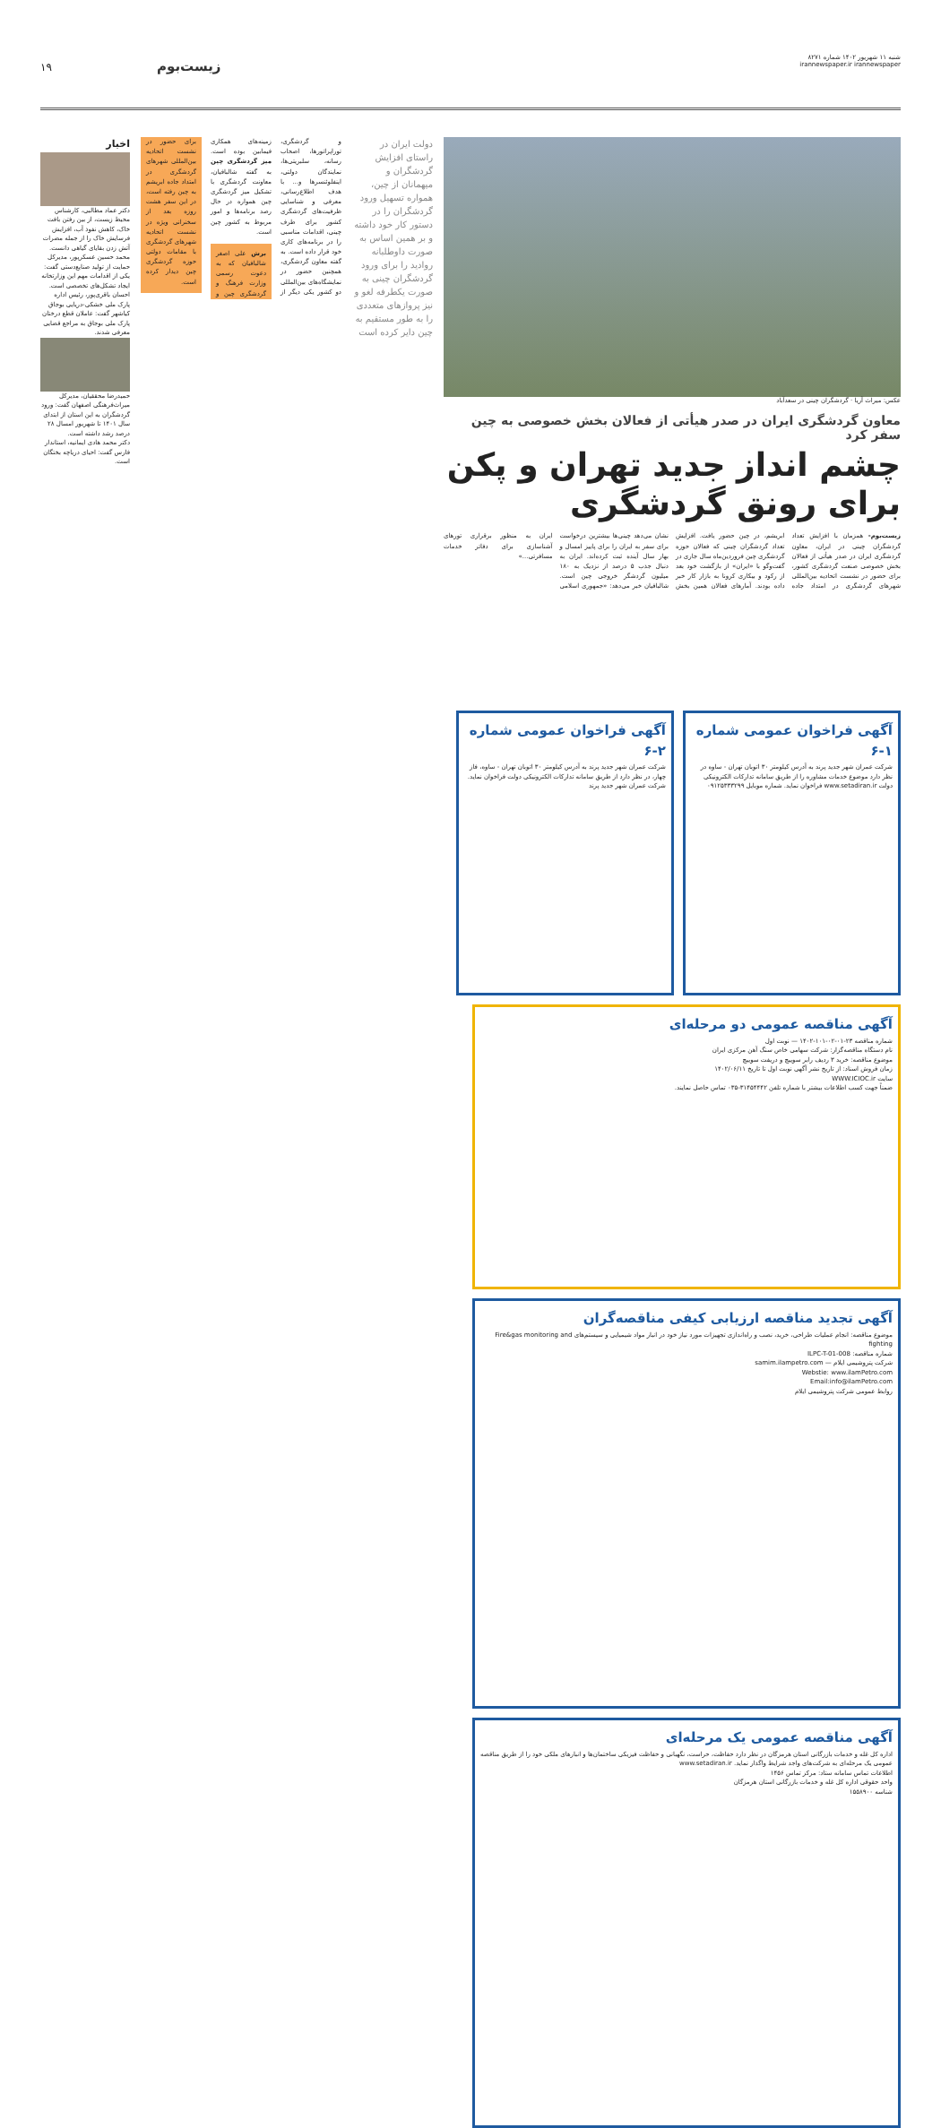شنبه ۱۱ شهریور ۱۴۰۲ شماره ۸۲۷۱
irannewspaper.ir irannewspaper
زیست‌بوم
۱۹
عکس: میراث آریا · گردشگران چینی در سعدآباد
معاون گردشگری ایران در صدر هیأتی از فعالان بخش خصوصی به چین سفر کرد
چشم انداز جدید تهران و پکن برای رونق گردشگری
زیست‌بوم- همزمان با افزایش تعداد گردشگران چینی در ایران، معاون گردشگری ایران در صدر هیأتی از فعالان بخش خصوصی صنعت گردشگری کشور، برای حضور در نشست اتحادیه بین‌المللی شهرهای گردشگری در امتداد جاده ابریشم، در چین حضور یافت. افزایش تعداد گردشگران چینی که فعالان حوزه گردشگری چین فروردین‌ماه سال جاری در گفت‌وگو با «ایران» از بازگشت خود بعد از رکود و بیکاری کرونا به بازار کار خبر داده بودند. آمارهای فعالان همین بخش نشان می‌دهد چینی‌ها بیشترین درخواست برای سفر به ایران را برای پاییز امسال و بهار سال آینده ثبت کرده‌اند. ایران به دنبال جذب ۵ درصد از نزدیک به ۱۸۰ میلیون گردشگر خروجی چین است. شالبافیان خبر می‌دهد: «جمهوری اسلامی ایران به منظور برقراری تورهای آشناسازی برای دفاتر خدمات مسافرتی...»
دولت ایران در راستای افزایش گردشگران و میهمانان از چین، همواره تسهیل ورود گردشگران را در دستور کار خود داشته و بر همین اساس به صورت داوطلبانه روادید را برای ورود گردشگران چینی به صورت یکطرفه لغو و نیز پروازهای متعددی را به طور مستقیم به چین دایر کرده است
و گردشگری، تورا‌پراتورها، اصحاب رسانه، سلبریتی‌ها، نمایندگان دولتی، اینفلوئنسرها و... با هدف اطلاع‌رسانی، معرفی و شناسایی ظرفیت‌های گردشگری کشور برای طرف چینی، اقدامات مناسبی را در برنامه‌های کاری خود قرار داده است. به گفته معاون گردشگری، همچنین حضور در نمایشگاه‌های بین‌المللی دو کشور یکی دیگر از زمینه‌های همکاری فیمابین بوده است. میز گردشگری چین به گفته شالبافیان، معاونت گردشگری با تشکیل میز گردشگری چین همواره در حال رصد برنامه‌ها و امور مربوط به کشور چین است.
برش علی اصغر شالبافیان که به دعوت رسمی وزارت فرهنگ و گردشگری چین و برای حضور در نشست اتحادیه بین‌المللی شهرهای گردشگری در امتداد جاده ابریشم به چین رفته است، در این سفر هشت روزه بعد از سخنرانی ویژه در نشست اتحادیه شهرهای گردشگری با مقامات دولتی حوزه گردشگری چین دیدار کرده است.
اخبار
دکتر عماد مطالبی، کارشناس محیط زیست، از بین رفتن بافت خاک، کاهش نفوذ آب، افزایش فرسایش خاک را از جمله مضرات آتش زدن بقایای گیاهی دانست.
محمد حسین عسکرپور، مدیرکل حمایت از تولید صنایع‌دستی گفت: یکی از اقدامات مهم این وزارتخانه ایجاد تشکل‌های تخصصی است.
احسان باقری‌پور، رئیس اداره پارک ملی خشکی-دریایی بوجاق کیاشهر گفت: عاملان قطع درختان پارک ملی بوجاق به مراجع قضایی معرفی شدند.
حمیدرضا محققیان، مدیرکل میراث‌فرهنگی اصفهان گفت: ورود گردشگران به این استان از ابتدای سال ۱۴۰۱ تا شهریور امسال ۲۸ درصد رشد داشته است.
دکتر محمد هادی ایمانیه، استاندار فارس گفت: احیای دریاچه بختگان است.
آگهی فراخوان عمومی شماره ۱-۶
شرکت عمران شهر جدید پرند به آدرس کیلومتر ۳۰ اتوبان تهران - ساوه در نظر دارد موضوع خدمات مشاوره را از طریق سامانه تدارکات الکترونیکی دولت www.setadiran.ir فراخوان نماید. شماره موبایل ۰۹۱۲۵۳۳۳۲۹۹
آگهی فراخوان عمومی شماره ۲-۶
شرکت عمران شهر جدید پرند به آدرس کیلومتر ۳۰ اتوبان تهران - ساوه، فاز چهار، در نظر دارد از طریق سامانه تدارکات الکترونیکی دولت فراخوان نماید. شرکت عمران شهر جدید پرند
آگهی مناقصه عمومی دو مرحله‌ای
شماره مناقصه ۲۳-۰۱-۰۲-۱۰۱-۱۴۰۲ — نوبت اول
نام دستگاه مناقصه‌گزار: شرکت سهامی خاص سنگ آهن مرکزی ایران
موضوع مناقصه: خرید ۳ ردیف رابر سوییچ و دریفت سوییچ
زمان فروش اسناد: از تاریخ نشر آگهی نوبت اول تا تاریخ ۱۴۰۲/۰۶/۱۱
سایت WWW.ICIOC.ir
ضمناً جهت کسب اطلاعات بیشتر با شماره تلفن ۳۱۴۵۴۴۴۲-۰۳۵ تماس حاصل نمایند.
آگهی تجدید مناقصه ارزیابی کیفی مناقصه‌گران
موضوع مناقصه: انجام عملیات طراحی، خرید، نصب و راه‌اندازی تجهیزات مورد نیاز خود در انبار مواد شیمیایی و سیستم‌های Fire&gas monitoring and fighting
شماره مناقصه: ILPC-T-01-008
شرکت پتروشیمی ایلام — samim.ilampetro.com
Webstie: www.ilamPetro.com
Email:info@ilamPetro.com
روابط عمومی شرکت پتروشیمی ایلام
آگهی مناقصه عمومی یک مرحله‌ای
اداره کل غله و خدمات بازرگانی استان هرمزگان در نظر دارد حفاظت، حراست، نگهبانی و حفاظت فیزیکی ساختمان‌ها و انبارهای ملکی خود را از طریق مناقصه عمومی یک مرحله‌ای به شرکت‌های واجد شرایط واگذار نماید. www.setadiran.ir
اطلاعات تماس سامانه ستاد: مرکز تماس ۱۴۵۶
واحد حقوقی اداره کل غله و خدمات بازرگانی استان هرمزگان
شناسه ۱۵۵۸۹۰۰